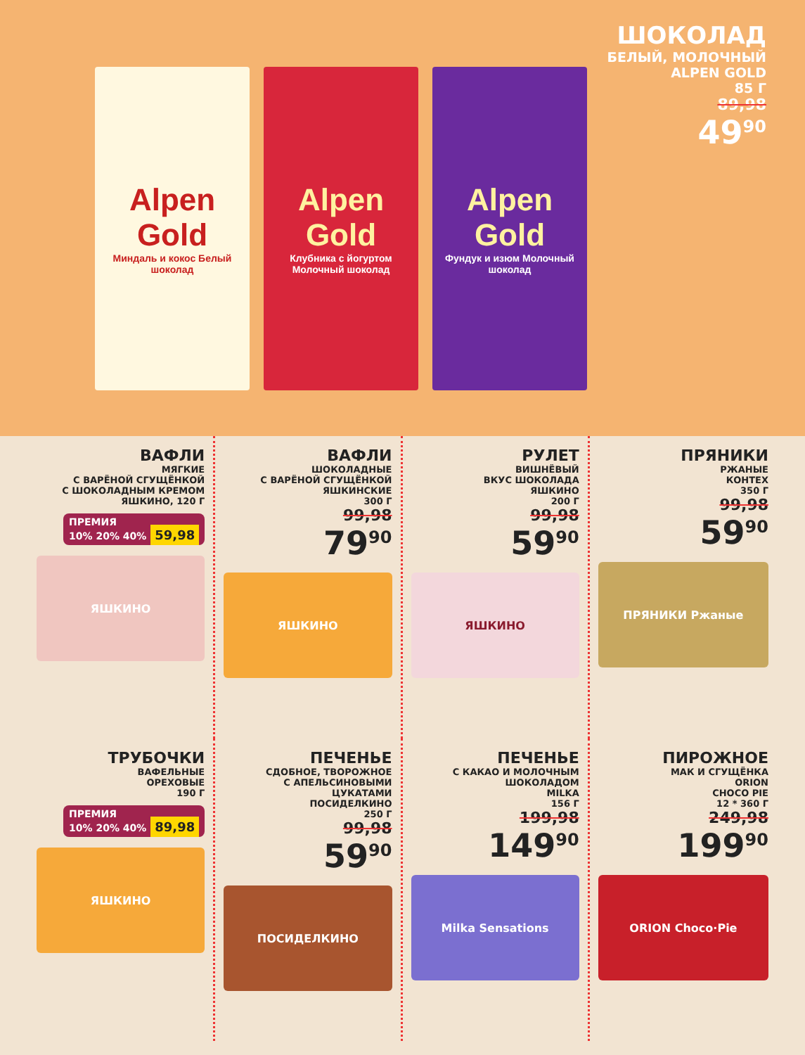Alpen Gold
Миндаль и кокос Белый шоколад
Alpen Gold
Клубника с йогуртом Молочный шоколад
Alpen Gold
Фундук и изюм Молочный шоколад
ШОКОЛАД
БЕЛЫЙ, МОЛОЧНЫЙ
ALPEN GOLD
85 Г
89,98
49<sup>90</sup>
ВАФЛИ
МЯГКИЕ
С ВАРЁНОЙ СГУЩЁНКОЙ
С ШОКОЛАДНЫМ КРЕМОМ
ЯШКИНО, 120 Г
ПРЕМИЯ
10% 20% 40% 59,98
ЯШКИНО
ВАФЛИ
ШОКОЛАДНЫЕ
С ВАРЁНОЙ СГУЩЁНКОЙ
ЯШКИНСКИЕ
300 Г
99,98
79<sup>90</sup>
ЯШКИНО
РУЛЕТ
ВИШНЁВЫЙ
ВКУС ШОКОЛАДА
ЯШКИНО
200 Г
99,98
59<sup>90</sup>
ЯШКИНО
ПРЯНИКИ
РЖАНЫЕ
КОНТЕХ
350 Г
99,98
59<sup>90</sup>
ПРЯНИКИ Ржаные
ТРУБОЧКИ
ВАФЕЛЬНЫЕ
ОРЕХОВЫЕ
190 Г
ПРЕМИЯ
10% 20% 40% 89,98
ЯШКИНО
ПЕЧЕНЬЕ
СДОБНОЕ, ТВОРОЖНОЕ
С АПЕЛЬСИНОВЫМИ
ЦУКАТАМИ
ПОСИДЕЛКИНО
250 Г
99,98
59<sup>90</sup>
ПОСИДЕЛКИНО
ПЕЧЕНЬЕ
С КАКАО И МОЛОЧНЫМ
ШОКОЛАДОМ
MILKA
156 Г
199,98
149<sup>90</sup>
Milka Sensations
ПИРОЖНОЕ
МАК И СГУЩЁНКА
ORION
CHOCO PIE
12 * 360 Г
249,98
199<sup>90</sup>
ORION Choco·Pie